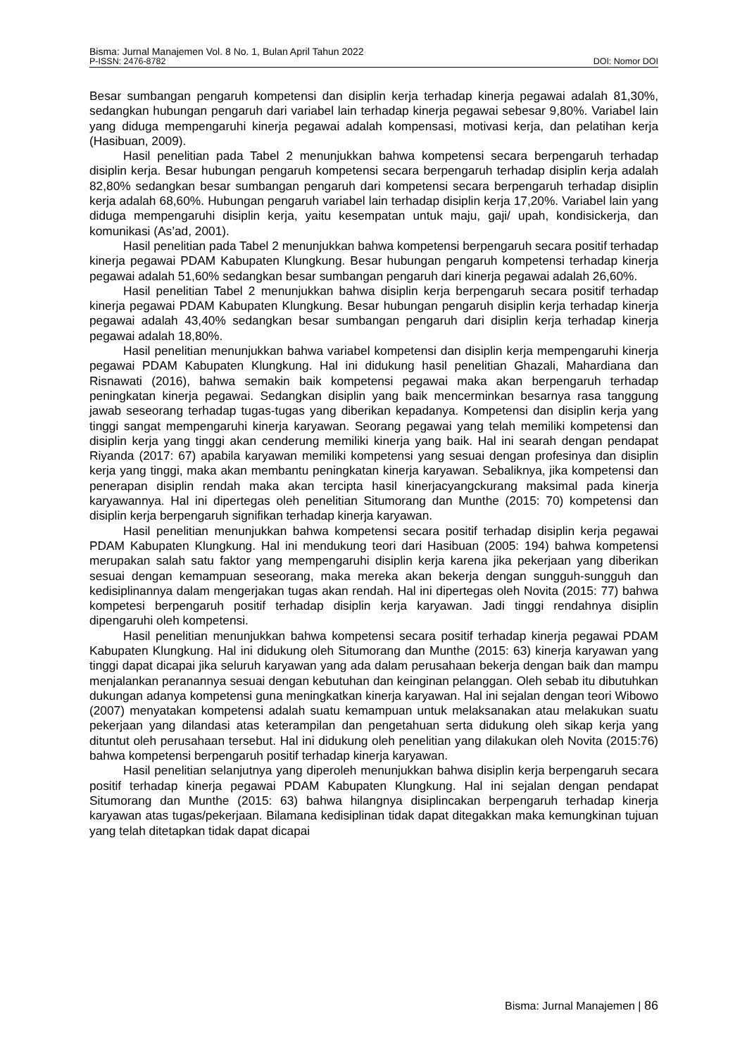Bisma: Jurnal Manajemen Vol. 8 No. 1, Bulan April Tahun 2022
P-ISSN: 2476-8782 DOI: Nomor DOI
Besar sumbangan pengaruh kompetensi dan disiplin kerja terhadap kinerja pegawai adalah 81,30%, sedangkan hubungan pengaruh dari variabel lain terhadap kinerja pegawai sebesar 9,80%. Variabel lain yang diduga mempengaruhi kinerja pegawai adalah kompensasi, motivasi kerja, dan pelatihan kerja (Hasibuan, 2009).
Hasil penelitian pada Tabel 2 menunjukkan bahwa kompetensi secara berpengaruh terhadap disiplin kerja. Besar hubungan pengaruh kompetensi secara berpengaruh terhadap disiplin kerja adalah 82,80% sedangkan besar sumbangan pengaruh dari kompetensi secara berpengaruh terhadap disiplin kerja adalah 68,60%. Hubungan pengaruh variabel lain terhadap disiplin kerja 17,20%. Variabel lain yang diduga mempengaruhi disiplin kerja, yaitu kesempatan untuk maju, gaji/ upah, kondisickerja, dan komunikasi (As’ad, 2001).
Hasil penelitian pada Tabel 2 menunjukkan bahwa kompetensi berpengaruh secara positif terhadap kinerja pegawai PDAM Kabupaten Klungkung. Besar hubungan pengaruh kompetensi terhadap kinerja pegawai adalah 51,60% sedangkan besar sumbangan pengaruh dari kinerja pegawai adalah 26,60%.
Hasil penelitian Tabel 2 menunjukkan bahwa disiplin kerja berpengaruh secara positif terhadap kinerja pegawai PDAM Kabupaten Klungkung. Besar hubungan pengaruh disiplin kerja terhadap kinerja pegawai adalah 43,40% sedangkan besar sumbangan pengaruh dari disiplin kerja terhadap kinerja pegawai adalah 18,80%.
Hasil penelitian menunjukkan bahwa variabel kompetensi dan disiplin kerja mempengaruhi kinerja pegawai PDAM Kabupaten Klungkung. Hal ini didukung hasil penelitian Ghazali, Mahardiana dan Risnawati (2016), bahwa semakin baik kompetensi pegawai maka akan berpengaruh terhadap peningkatan kinerja pegawai. Sedangkan disiplin yang baik mencerminkan besarnya rasa tanggung jawab seseorang terhadap tugas-tugas yang diberikan kepadanya. Kompetensi dan disiplin kerja yang tinggi sangat mempengaruhi kinerja karyawan. Seorang pegawai yang telah memiliki kompetensi dan disiplin kerja yang tinggi akan cenderung memiliki kinerja yang baik. Hal ini searah dengan pendapat Riyanda (2017: 67) apabila karyawan memiliki kompetensi yang sesuai dengan profesinya dan disiplin kerja yang tinggi, maka akan membantu peningkatan kinerja karyawan. Sebaliknya, jika kompetensi dan penerapan disiplin rendah maka akan tercipta hasil kinerjacyangckurang maksimal pada kinerja karyawannya. Hal ini dipertegas oleh penelitian Situmorang dan Munthe (2015: 70) kompetensi dan disiplin kerja berpengaruh signifikan terhadap kinerja karyawan.
Hasil penelitian menunjukkan bahwa kompetensi secara positif terhadap disiplin kerja pegawai PDAM Kabupaten Klungkung. Hal ini mendukung teori dari Hasibuan (2005: 194) bahwa kompetensi merupakan salah satu faktor yang mempengaruhi disiplin kerja karena jika pekerjaan yang diberikan sesuai dengan kemampuan seseorang, maka mereka akan bekerja dengan sungguh-sungguh dan kedisiplinannya dalam mengerjakan tugas akan rendah. Hal ini dipertegas oleh Novita (2015: 77) bahwa kompetesi berpengaruh positif terhadap disiplin kerja karyawan. Jadi tinggi rendahnya disiplin dipengaruhi oleh kompetensi.
Hasil penelitian menunjukkan bahwa kompetensi secara positif terhadap kinerja pegawai PDAM Kabupaten Klungkung. Hal ini didukung oleh Situmorang dan Munthe (2015: 63) kinerja karyawan yang tinggi dapat dicapai jika seluruh karyawan yang ada dalam perusahaan bekerja dengan baik dan mampu menjalankan peranannya sesuai dengan kebutuhan dan keinginan pelanggan. Oleh sebab itu dibutuhkan dukungan adanya kompetensi guna meningkatkan kinerja karyawan. Hal ini sejalan dengan teori Wibowo (2007) menyatakan kompetensi adalah suatu kemampuan untuk melaksanakan atau melakukan suatu pekerjaan yang dilandasi atas keterampilan dan pengetahuan serta didukung oleh sikap kerja yang dituntut oleh perusahaan tersebut. Hal ini didukung oleh penelitian yang dilakukan oleh Novita (2015:76) bahwa kompetensi berpengaruh positif terhadap kinerja karyawan.
Hasil penelitian selanjutnya yang diperoleh menunjukkan bahwa disiplin kerja berpengaruh secara positif terhadap kinerja pegawai PDAM Kabupaten Klungkung. Hal ini sejalan dengan pendapat Situmorang dan Munthe (2015: 63) bahwa hilangnya disiplincakan berpengaruh terhadap kinerja karyawan atas tugas/pekerjaan. Bilamana kedisiplinan tidak dapat ditegakkan maka kemungkinan tujuan yang telah ditetapkan tidak dapat dicapai
Bisma: Jurnal Manajemen | 86